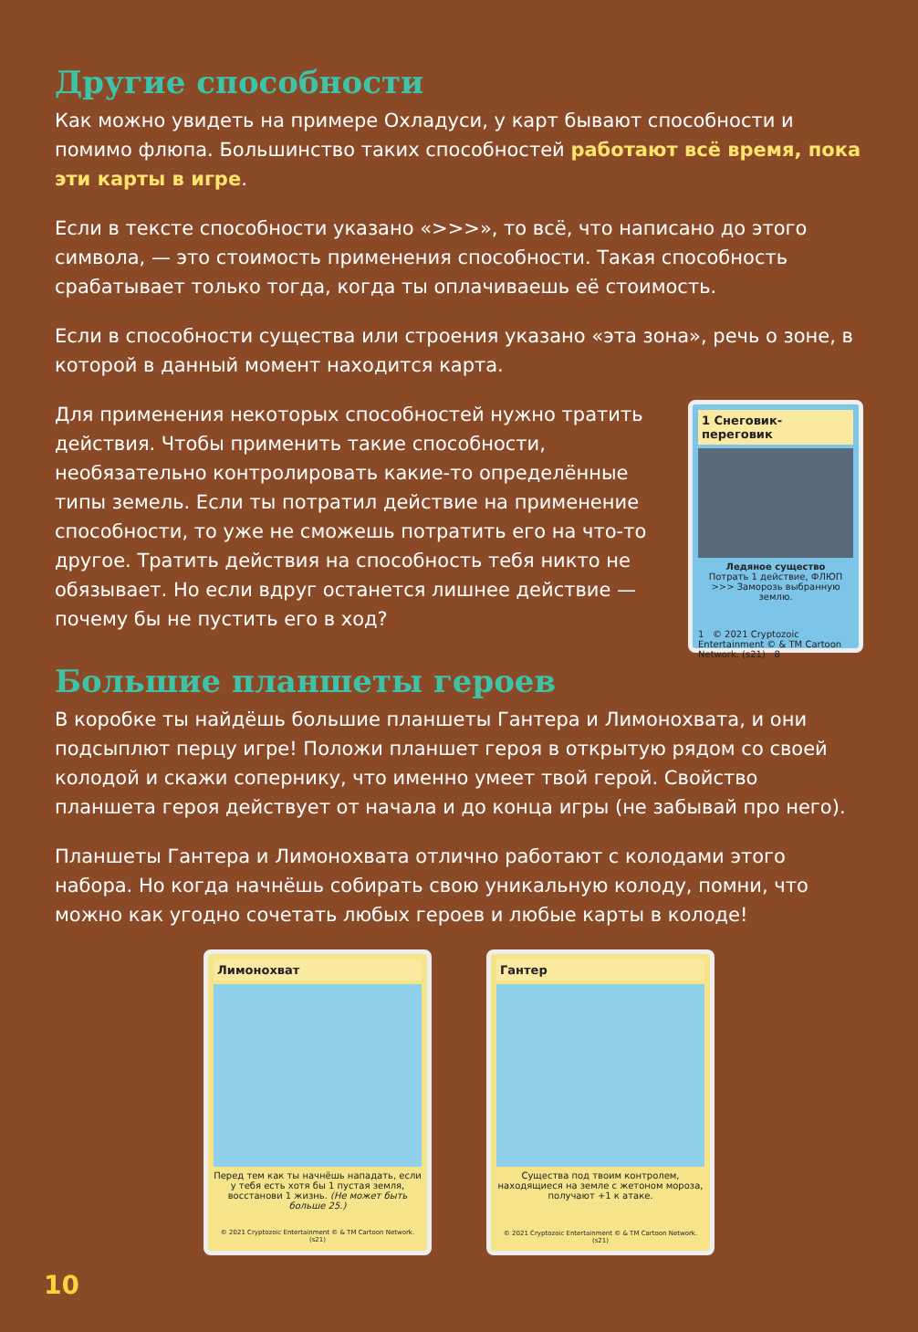Другие способности
Как можно увидеть на примере Охладуси, у карт бывают способности и помимо флюпа. Большинство таких способностей работают всё время, пока эти карты в игре.
Если в тексте способности указано «>>>», то всё, что написано до этого символа, — это стоимость применения способности. Такая способность срабатывает только тогда, когда ты оплачиваешь её стоимость.
Если в способности существа или строения указано «эта зона», речь о зоне, в которой в данный момент находится карта.
Для применения некоторых способностей нужно тратить действия. Чтобы применить такие способности, необязательно контролировать какие-то определённые типы земель. Если ты потратил действие на применение способности, то уже не сможешь потратить его на что-то другое. Тратить действия на способность тебя никто не обязывает. Но если вдруг останется лишнее действие — почему бы не пустить его в ход?
1 Снеговик-переговик
Ледяное существо
Потрать 1 действие, ФЛЮП >>> Заморозь выбранную землю.
1 © 2021 Cryptozoic Entertainment © & TM Cartoon Network. (s21) 8
Большие планшеты героев
В коробке ты найдёшь большие планшеты Гантера и Лимонохвата, и они подсыплют перцу игре! Положи планшет героя в открытую рядом со своей колодой и скажи сопернику, что именно умеет твой герой. Свойство планшета героя действует от начала и до конца игры (не забывай про него).
Планшеты Гантера и Лимонохвата отлично работают с колодами этого набора. Но когда начнёшь собирать свою уникальную колоду, помни, что можно как угодно сочетать любых героев и любые карты в колоде!
Лимонохват
Перед тем как ты начнёшь нападать, если у тебя есть хотя бы 1 пустая земля, восстанови 1 жизнь. (Не может быть больше 25.)
© 2021 Cryptozoic Entertainment © & TM Cartoon Network. (s21)
Гантер
Существа под твоим контролем, находящиеся на земле с жетоном мороза, получают +1 к атаке.
© 2021 Cryptozoic Entertainment © & TM Cartoon Network. (s21)
10